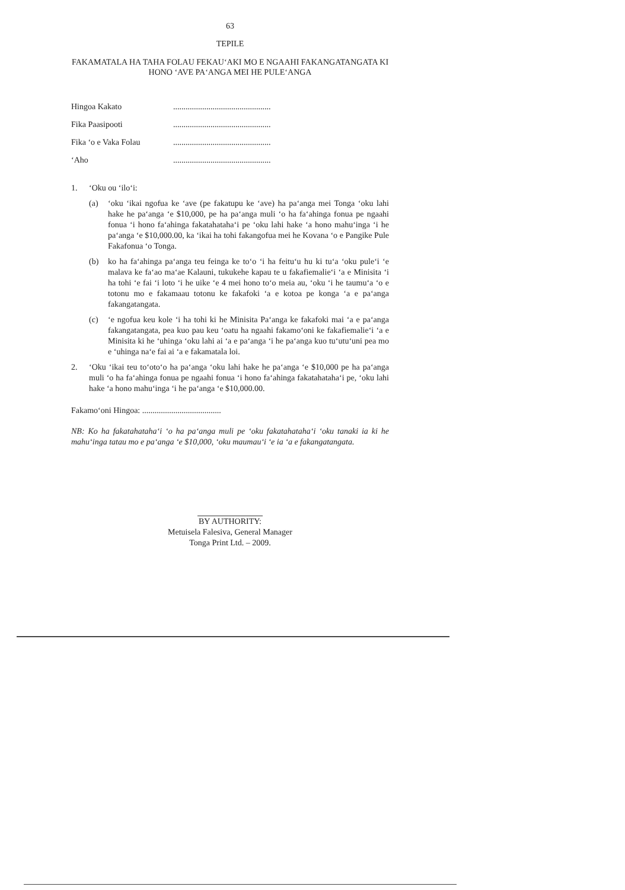63
TEPILE
FAKAMATALA HA TAHA FOLAU FEKAU‘AKI MO E NGAAHI FAKANGATANGATA KI HONO ‘AVE PA‘ANGA MEI HE PULE‘ANGA
Hingoa Kakato...............................................
Fika Paasipooti...............................................
Fika ‘o e Vaka Folau...............................................
‘Aho...............................................
1. ‘Oku ou ‘ilo‘i:
(a) ‘oku ‘ikai ngofua ke ‘ave (pe fakatupu ke ‘ave) ha pa‘anga mei Tonga ‘oku lahi hake he pa‘anga ‘e $10,000, pe ha pa‘anga muli ‘o ha fa‘ahinga fonua pe ngaahi fonua ‘i hono fa‘ahinga fakatahataha‘i pe ‘oku lahi hake ‘a hono mahu‘inga ‘i he pa‘anga ‘e $10,000.00, ka ‘ikai ha tohi fakangofua mei he Kovana ‘o e Pangike Pule Fakafonua ‘o Tonga.
(b) ko ha fa‘ahinga pa‘anga teu feinga ke to‘o ‘i ha feitu‘u hu ki tu‘a ‘oku pule‘i ‘e malava ke fa‘ao ma‘ae Kalauni, tukukehe kapau te u fakafiemalie‘i ‘a e Minisita ‘i ha tohi ‘e fai ‘i loto ‘i he uike ‘e 4 mei hono to‘o meia au, ‘oku ‘i he taumu‘a ‘o e totonu mo e fakamaau totonu ke fakafoki ‘a e kotoa pe konga ‘a e pa‘anga fakangatangata.
(c) ‘e ngofua keu kole ‘i ha tohi ki he Minisita Pa‘anga ke fakafoki mai ‘a e pa‘anga fakangatangata, pea kuo pau keu ‘oatu ha ngaahi fakamo‘oni ke fakafiemalie‘i ‘a e Minisita ki he ‘uhinga ‘oku lahi ai ‘a e pa‘anga ‘i he pa‘anga kuo tu‘utu‘uni pea mo e ‘uhinga na‘e fai ai ‘a e fakamatala loi.
2. ‘Oku ‘ikai teu to‘oto‘o ha pa‘anga ‘oku lahi hake he pa‘anga ‘e $10,000 pe ha pa‘anga muli ‘o ha fa‘ahinga fonua pe ngaahi fonua ‘i hono fa‘ahinga fakatahataha‘i pe, ‘oku lahi hake ‘a hono mahu‘inga ‘i he pa‘anga ‘e $10,000.00.
Fakamo‘oni Hingoa: ......................................
NB: Ko ha fakatahataha‘i ‘o ha pa‘anga muli pe ‘oku fakatahataha‘i ‘oku tanaki ia ki he mahu‘inga tatau mo e pa‘anga ‘e $10,000, ‘oku maumau‘i ‘e ia ‘a e fakangatangata.
BY AUTHORITY:
Metuisela Falesiva, General Manager
Tonga Print Ltd. – 2009.